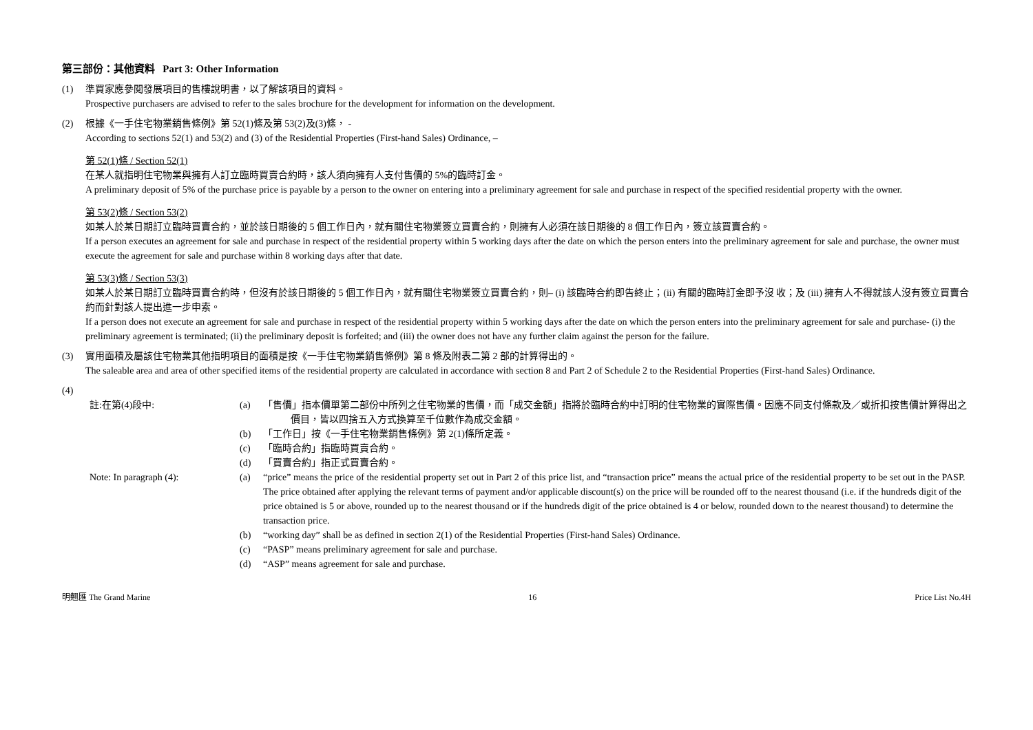第三部份：其他資料 Part 3: Other Information
(1) 準買家應參閱發展項目的售樓說明書，以了解該項目的資料。
Prospective purchasers are advised to refer to the sales brochure for the development for information on the development.
(2) 根據《一手住宅物業銷售條例》第 52(1)條及第 53(2)及(3)條， -
According to sections 52(1) and 53(2) and (3) of the Residential Properties (First-hand Sales) Ordinance, –
第 52(1)條 / Section 52(1)
在某人就指明住宅物業與擁有人訂立臨時買賣合約時，該人須向擁有人支付售價的 5%的臨時訂金。
A preliminary deposit of 5% of the purchase price is payable by a person to the owner on entering into a preliminary agreement for sale and purchase in respect of the specified residential property with the owner.
第 53(2)條 / Section 53(2)
如某人於某日期訂立臨時買賣合約，並於該日期後的 5 個工作日內，就有關住宅物業簽立買賣合約，則擁有人必須在該日期後的 8 個工作日內，簽立該買賣合約。
If a person executes an agreement for sale and purchase in respect of the residential property within 5 working days after the date on which the person enters into the preliminary agreement for sale and purchase, the owner must execute the agreement for sale and purchase within 8 working days after that date.
第 53(3)條 / Section 53(3)
如某人於某日期訂立臨時買賣合約時，但沒有於該日期後的 5 個工作日內，就有關住宅物業簽立買賣合約，則– (i) 該臨時合約即告終止；(ii) 有關的臨時訂金即予沒 收；及 (iii) 擁有人不得就該人沒有簽立買賣合約而針對該人提出進一步申索。
If a person does not execute an agreement for sale and purchase in respect of the residential property within 5 working days after the date on which the person enters into the preliminary agreement for sale and purchase- (i) the preliminary agreement is terminated; (ii) the preliminary deposit is forfeited; and (iii) the owner does not have any further claim against the person for the failure.
(3) 實用面積及屬該住宅物業其他指明項目的面積是按《一手住宅物業銷售條例》第 8 條及附表二第 2 部的計算得出的。
The saleable area and area of other specified items of the residential property are calculated in accordance with section 8 and Part 2 of Schedule 2 to the Residential Properties (First-hand Sales) Ordinance.
(4)
註:在第(4)段中:
(a)
「售價」指本價單第二部份中所列之住宅物業的售價，而「成交金額」指將於臨時合約中訂明的住宅物業的實際售價。因應不同支付條款及／或折扣按售價計算得出之價目，皆以四捨五入方式換算至千位數作為成交金額。
(b)
「工作日」按《一手住宅物業銷售條例》第 2(1)條所定義。
(c)
「臨時合約」指臨時買賣合約。
(d)
「買賣合約」指正式買賣合約。
Note: In paragraph (4):
(a)
“price” means the price of the residential property set out in Part 2 of this price list, and “transaction price” means the actual price of the residential property to be set out in the PASP. The price obtained after applying the relevant terms of payment and/or applicable discount(s) on the price will be rounded off to the nearest thousand (i.e. if the hundreds digit of the price obtained is 5 or above, rounded up to the nearest thousand or if the hundreds digit of the price obtained is 4 or below, rounded down to the nearest thousand) to determine the transaction price.
(b)
“working day” shall be as defined in section 2(1) of the Residential Properties (First-hand Sales) Ordinance.
(c)
“PASP” means preliminary agreement for sale and purchase.
(d)
“ASP” means agreement for sale and purchase.
明翹匯 The Grand Marine 16 Price List No.4H